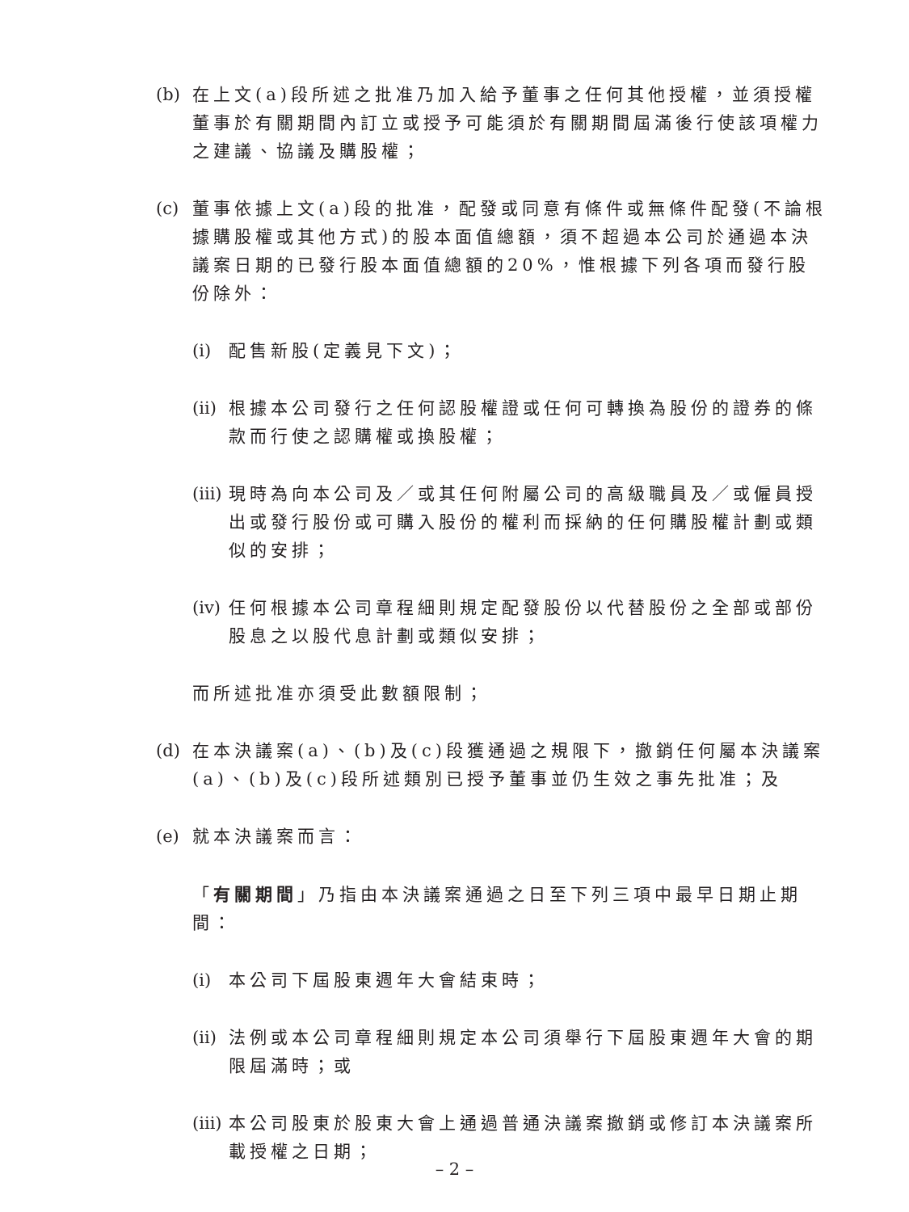(b) 在上文(a)段所述之批准乃加入給予董事之任何其他授權，並須授權董事於有關期間內訂立或授予可能須於有關期間屆滿後行使該項權力之建議、協議及購股權；
(c) 董事依據上文(a)段的批准，配發或同意有條件或無條件配發(不論根據購股權或其他方式)的股本面值總額，須不超過本公司於通過本決議案日期的已發行股本面值總額的20%，惟根據下列各項而發行股份除外：
(i) 配售新股(定義見下文)；
(ii) 根據本公司發行之任何認股權證或任何可轉換為股份的證券的條款而行使之認購權或換股權；
(iii) 現時為向本公司及／或其任何附屬公司的高級職員及／或僱員授出或發行股份或可購入股份的權利而採納的任何購股權計劃或類似的安排；
(iv) 任何根據本公司章程細則規定配發股份以代替股份之全部或部份股息之以股代息計劃或類似安排；
而所述批准亦須受此數額限制；
(d) 在本決議案(a)、(b)及(c)段獲通過之規限下，撤銷任何屬本決議案(a)、(b)及(c)段所述類別已授予董事並仍生效之事先批准；及
(e) 就本決議案而言：
「有關期間」乃指由本決議案通過之日至下列三項中最早日期止期間：
(i) 本公司下屆股東週年大會結束時；
(ii) 法例或本公司章程細則規定本公司須舉行下屆股東週年大會的期限屆滿時；或
(iii) 本公司股東於股東大會上通過普通決議案撤銷或修訂本決議案所載授權之日期；
– 2 –